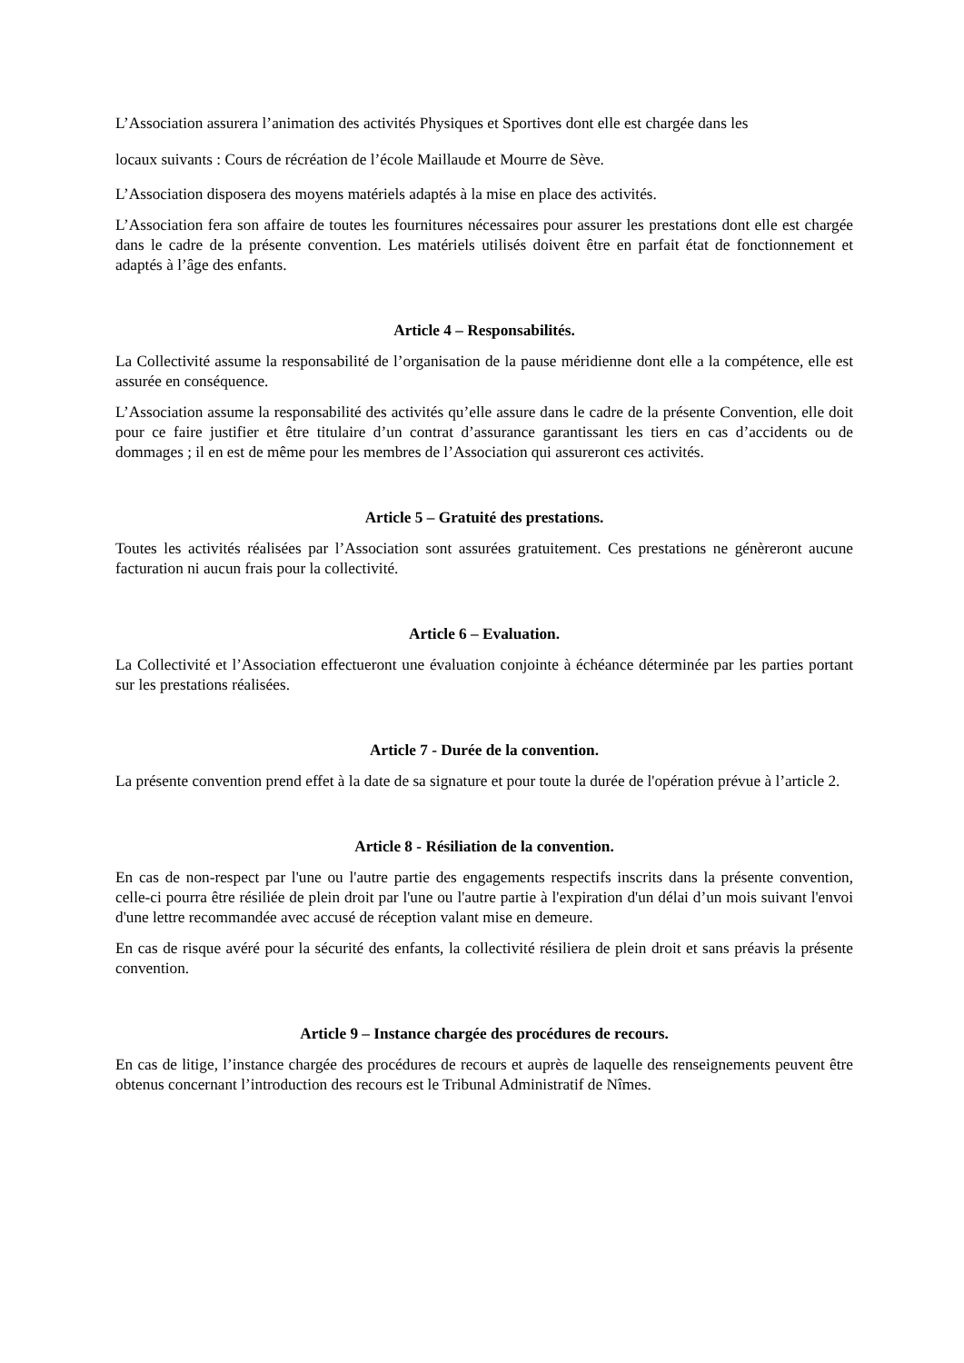L’Association assurera l’animation des activités Physiques et Sportives dont elle est chargée dans les
locaux suivants : Cours de récréation de l’école Maillaude et Mourre de Sève.
L’Association disposera des moyens matériels adaptés à la mise en place des activités.
L’Association fera son affaire de toutes les fournitures nécessaires pour assurer les prestations dont elle est chargée dans le cadre de la présente convention. Les matériels utilisés doivent être en parfait état de fonctionnement et adaptés à l’âge des enfants.
Article 4 – Responsabilités.
La Collectivité assume la responsabilité de l’organisation de la pause méridienne dont elle a la compétence, elle est assurée en conséquence.
L’Association assume la responsabilité des activités qu’elle assure dans le cadre de la présente Convention, elle doit pour ce faire justifier et être titulaire d’un contrat d’assurance garantissant les tiers en cas d’accidents ou de dommages ; il en est de même pour les membres de l’Association qui assureront ces activités.
Article 5 – Gratuité des prestations.
Toutes les activités réalisées par l’Association sont assurées gratuitement. Ces prestations ne génèreront aucune facturation ni aucun frais pour la collectivité.
Article 6 – Evaluation.
La Collectivité et l’Association effectueront une évaluation conjointe à échéance déterminée par les parties portant sur les prestations réalisées.
Article 7 - Durée de la convention.
La présente convention prend effet à la date de sa signature et pour toute la durée de l'opération prévue à l’article 2.
Article 8 - Résiliation de la convention.
En cas de non-respect par l'une ou l'autre partie des engagements respectifs inscrits dans la présente convention, celle-ci pourra être résiliée de plein droit par l'une ou l'autre partie à l'expiration d'un délai d’un mois suivant l'envoi d'une lettre recommandée avec accusé de réception valant mise en demeure.
En cas de risque avéré pour la sécurité des enfants, la collectivité résiliera de plein droit et sans préavis la présente convention.
Article 9 – Instance chargée des procédures de recours.
En cas de litige, l’instance chargée des procédures de recours et auprès de laquelle des renseignements peuvent être obtenus concernant l’introduction des recours est le Tribunal Administratif de Nîmes.